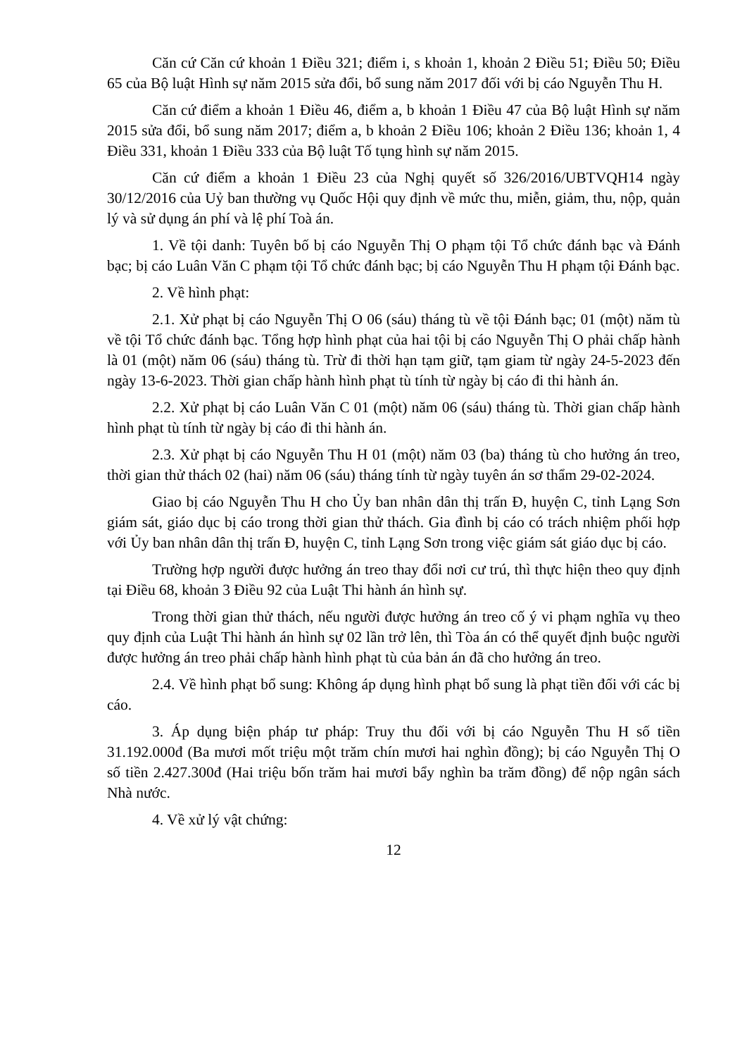Căn cứ Căn cứ khoản 1 Điều 321; điểm i, s khoản 1, khoản 2 Điều 51; Điều 50; Điều 65 của Bộ luật Hình sự năm 2015 sửa đổi, bổ sung năm 2017 đối với bị cáo Nguyễn Thu H.
Căn cứ điểm a khoản 1 Điều 46, điểm a, b khoản 1 Điều 47 của Bộ luật Hình sự năm 2015 sửa đổi, bổ sung năm 2017; điểm a, b khoản 2 Điều 106; khoản 2 Điều 136; khoản 1, 4 Điều 331, khoản 1 Điều 333 của Bộ luật Tố tụng hình sự năm 2015.
Căn cứ điểm a khoản 1 Điều 23 của Nghị quyết số 326/2016/UBTVQH14 ngày 30/12/2016 của Uỷ ban thường vụ Quốc Hội quy định về mức thu, miễn, giảm, thu, nộp, quản lý và sử dụng án phí và lệ phí Toà án.
1. Về tội danh: Tuyên bố bị cáo Nguyễn Thị O phạm tội Tổ chức đánh bạc và Đánh bạc; bị cáo Luân Văn C phạm tội Tổ chức đánh bạc; bị cáo Nguyễn Thu H phạm tội Đánh bạc.
2. Về hình phạt:
2.1. Xử phạt bị cáo Nguyễn Thị O 06 (sáu) tháng tù về tội Đánh bạc; 01 (một) năm tù về tội Tổ chức đánh bạc. Tổng hợp hình phạt của hai tội bị cáo Nguyễn Thị O phải chấp hành là 01 (một) năm 06 (sáu) tháng tù. Trừ đi thời hạn tạm giữ, tạm giam từ ngày 24-5-2023 đến ngày 13-6-2023. Thời gian chấp hành hình phạt tù tính từ ngày bị cáo đi thi hành án.
2.2. Xử phạt bị cáo Luân Văn C 01 (một) năm 06 (sáu) tháng tù. Thời gian chấp hành hình phạt tù tính từ ngày bị cáo đi thi hành án.
2.3. Xử phạt bị cáo Nguyễn Thu H 01 (một) năm 03 (ba) tháng tù cho hưởng án treo, thời gian thử thách 02 (hai) năm 06 (sáu) tháng tính từ ngày tuyên án sơ thẩm 29-02-2024.
Giao bị cáo Nguyễn Thu H cho Ủy ban nhân dân thị trấn Đ, huyện C, tỉnh Lạng Sơn giám sát, giáo dục bị cáo trong thời gian thử thách. Gia đình bị cáo có trách nhiệm phối hợp với Ủy ban nhân dân thị trấn Đ, huyện C, tỉnh Lạng Sơn trong việc giám sát giáo dục bị cáo.
Trường hợp người được hưởng án treo thay đổi nơi cư trú, thì thực hiện theo quy định tại Điều 68, khoản 3 Điều 92 của Luật Thi hành án hình sự.
Trong thời gian thử thách, nếu người được hưởng án treo cố ý vi phạm nghĩa vụ theo quy định của Luật Thi hành án hình sự 02 lần trở lên, thì Tòa án có thể quyết định buộc người được hưởng án treo phải chấp hành hình phạt tù của bản án đã cho hưởng án treo.
2.4. Về hình phạt bổ sung: Không áp dụng hình phạt bổ sung là phạt tiền đối với các bị cáo.
3. Áp dụng biện pháp tư pháp: Truy thu đối với bị cáo Nguyễn Thu H số tiền 31.192.000đ (Ba mươi mốt triệu một trăm chín mươi hai nghìn đồng); bị cáo Nguyễn Thị O số tiền 2.427.300đ (Hai triệu bốn trăm hai mươi bẩy nghìn ba trăm đồng) để nộp ngân sách Nhà nước.
4. Về xử lý vật chứng:
12